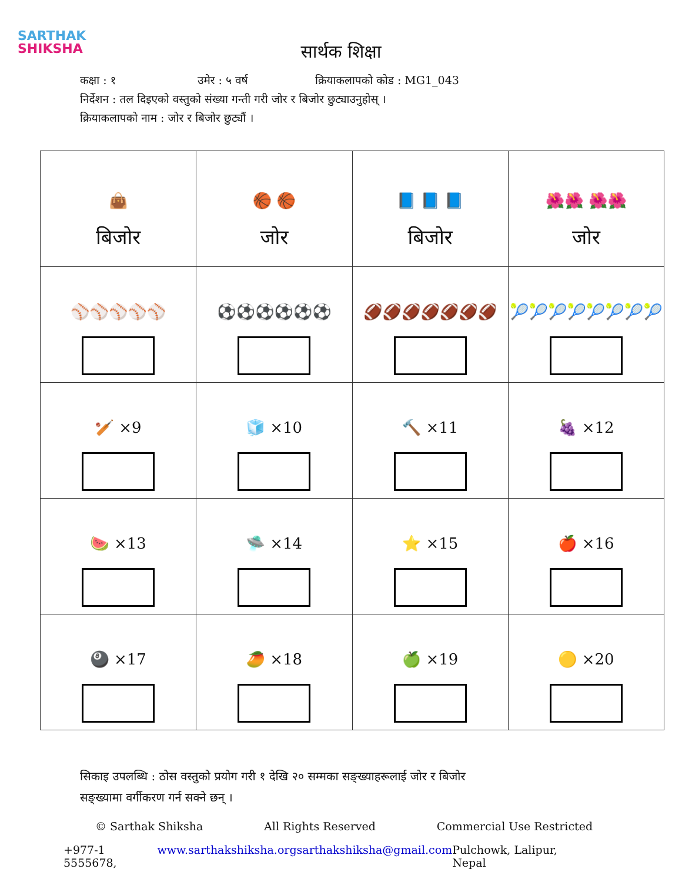SARTHAK
SHIKSHA
सार्थक शिक्षा
कक्षा : १ उमेर : ५ वर्ष क्रियाकलापको कोड : MG1_043
निर्देशन : तल दिइएको वस्तुको संख्या गन्ती गरी जोर र बिजोर छुट्याउनुहोस् ।
क्रियाकलापको नाम : जोर र बिजोर छुट्यौं ।
| 👜 बिजोर | 🏀 🏀 जोर | 📘 📘 📘 बिजोर | 🌺🌺 🌺🌺 जोर |
| ⚾⚾⚾⚾⚾ | ⚽⚽⚽⚽⚽⚽ | 🏈🏈🏈🏈🏈🏈🏈 | 🎾🎾🎾🎾🎾🎾🎾🎾 |
| 🏏 ×9 | 🧊 ×10 | 🔨 ×11 | 🍇 ×12 |
| 🍉 ×13 | 🛸 ×14 | ⭐ ×15 | 🍎 ×16 |
| 🎱 ×17 | 🥭 ×18 | 🍏 ×19 | 🟡 ×20 |
सिकाइ उपलब्धि : ठोस वस्तुको प्रयोग गरी १ देखि २० सम्मका सङ्ख्याहरूलाई जोर र बिजोर
सङ्ख्यामा वर्गीकरण गर्न सक्ने छन् ।
© Sarthak Shiksha All Rights Reserved Commercial Use Restricted
+977-1 5555678, www.sarthakshiksha.org sarthakshiksha@gmail.com Pulchowk, Lalipur, Nepal